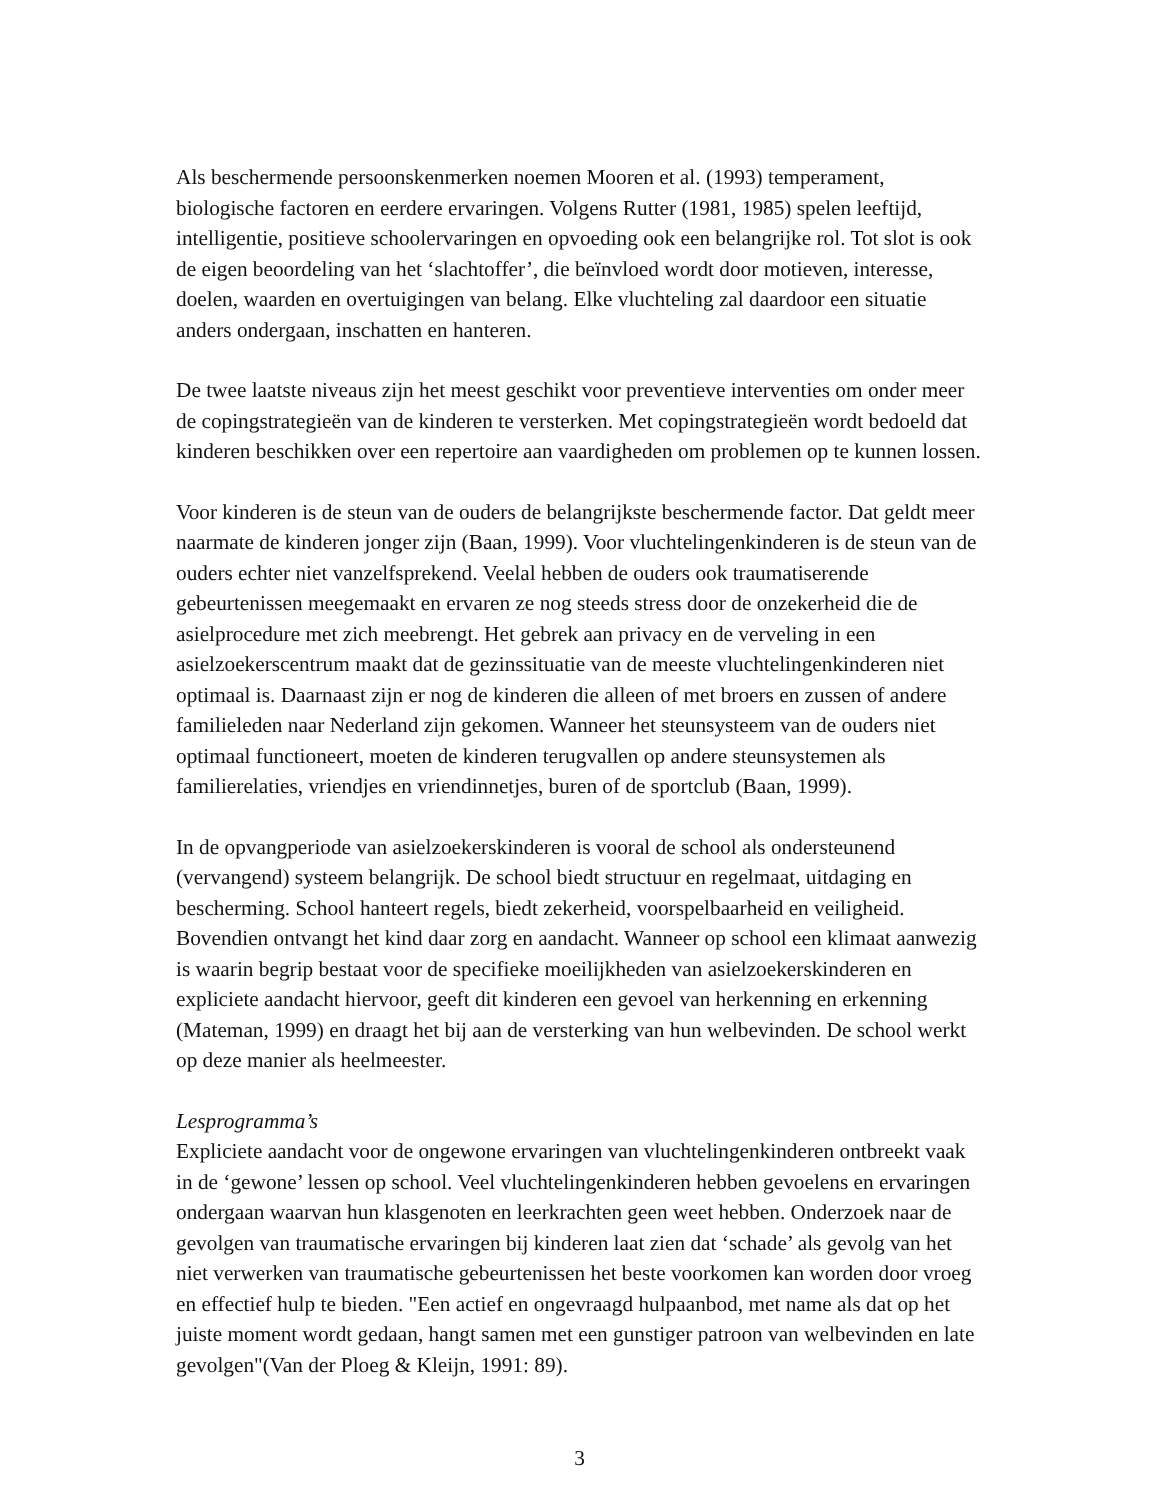Als beschermende persoonskenmerken noemen Mooren et al. (1993) temperament, biologische factoren en eerdere ervaringen. Volgens Rutter (1981, 1985) spelen leeftijd, intelligentie, positieve schoolervaringen en opvoeding ook een belangrijke rol. Tot slot is ook de eigen beoordeling van het ‘slachtoffer’, die beïnvloed wordt door motieven, interesse, doelen, waarden en overtuigingen van belang. Elke vluchteling zal daardoor een situatie anders ondergaan, inschatten en hanteren.
De twee laatste niveaus zijn het meest geschikt voor preventieve interventies om onder meer de copingstrategieën van de kinderen te versterken. Met copingstrategieën wordt bedoeld dat kinderen beschikken over een repertoire aan vaardigheden om problemen op te kunnen lossen.
Voor kinderen is de steun van de ouders de belangrijkste beschermende factor. Dat geldt meer naarmate de kinderen jonger zijn (Baan, 1999). Voor vluchtelingenkinderen is de steun van de ouders echter niet vanzelfsprekend. Veelal hebben de ouders ook traumatiserende gebeurtenissen meegemaakt en ervaren ze nog steeds stress door de onzekerheid die de asielprocedure met zich meebrengt. Het gebrek aan privacy en de verveling in een asielzoekerscentrum maakt dat de gezinssituatie van de meeste vluchtelingenkinderen niet optimaal is. Daarnaast zijn er nog de kinderen die alleen of met broers en zussen of andere familieleden naar Nederland zijn gekomen. Wanneer het steunsysteem van de ouders niet optimaal functioneert, moeten de kinderen terugvallen op andere steunsystemen als familierelaties, vriendjes en vriendinnetjes, buren of de sportclub (Baan, 1999).
In de opvangperiode van asielzoekerskinderen is vooral de school als ondersteunend (vervangend) systeem belangrijk. De school biedt structuur en regelmaat, uitdaging en bescherming. School hanteert regels, biedt zekerheid, voorspelbaarheid en veiligheid. Bovendien ontvangt het kind daar zorg en aandacht. Wanneer op school een klimaat aanwezig is waarin begrip bestaat voor de specifieke moeilijkheden van asielzoekerskinderen en expliciete aandacht hiervoor, geeft dit kinderen een gevoel van herkenning en erkenning (Mateman, 1999) en draagt het bij aan de versterking van hun welbevinden. De school werkt op deze manier als heelmeester.
Lesprogramma’s
Expliciete aandacht voor de ongewone ervaringen van vluchtelingenkinderen ontbreekt vaak in de ‘gewone’ lessen op school. Veel vluchtelingenkinderen hebben gevoelens en ervaringen ondergaan waarvan hun klasgenoten en leerkrachten geen weet hebben. Onderzoek naar de gevolgen van traumatische ervaringen bij kinderen laat zien dat ‘schade’ als gevolg van het niet verwerken van traumatische gebeurtenissen het beste voorkomen kan worden door vroeg en effectief hulp te bieden. "Een actief en ongevraagd hulpaanbod, met name als dat op het juiste moment wordt gedaan, hangt samen met een gunstiger patroon van welbevinden en late gevolgen"(Van der Ploeg & Kleijn, 1991: 89).
3